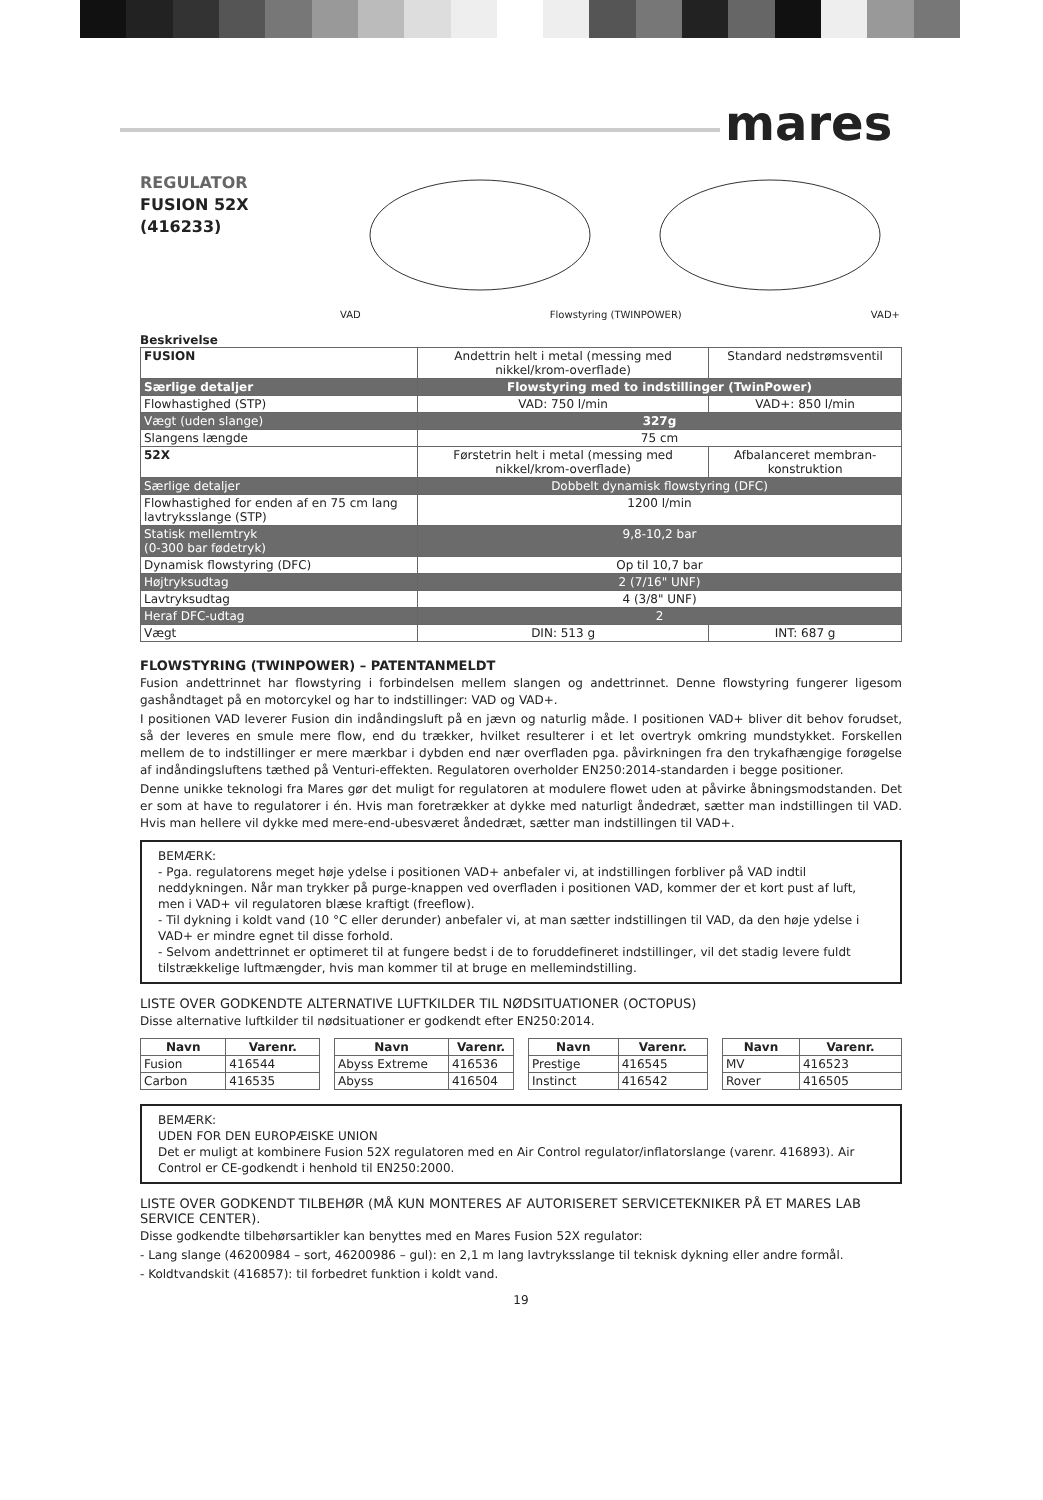mares
REGULATOR
FUSION 52X
(416233)
VAD Flowstyring (TWINPOWER) VAD+
Beskrivelse
| FUSION | Andettrin helt i metal (messing med nikkel/krom-overflade) | Standard nedstrømsventil |
| Særlige detaljer | Flowstyring med to indstillinger (TwinPower) | |
| Flowhastighed (STP) | VAD: 750 l/min | VAD+: 850 l/min |
| Vægt (uden slange) | 327g | |
| Slangens længde | 75 cm | |
| 52X | Førstetrin helt i metal (messing med nikkel/krom-overflade) | Afbalanceret membran-konstruktion |
| Særlige detaljer | Dobbelt dynamisk flowstyring (DFC) | |
| Flowhastighed for enden af en 75 cm lang lavtryksslange (STP) | 1200 l/min | |
| Statisk mellemtryk (0-300 bar fødetryk) | 9,8-10,2 bar | |
| Dynamisk flowstyring (DFC) | Op til 10,7 bar | |
| Højtryksudtag | 2 (7/16" UNF) | |
| Lavtryksudtag | 4 (3/8" UNF) | |
| Heraf DFC-udtag | 2 | |
| Vægt | DIN: 513 g | INT: 687 g |
FLOWSTYRING (TWINPOWER) – PATENTANMELDT
Fusion andettrinnet har flowstyring i forbindelsen mellem slangen og andettrinnet. Denne flowstyring fungerer ligesom gashåndtaget på en motorcykel og har to indstillinger: VAD og VAD+.
I positionen VAD leverer Fusion din indåndingsluft på en jævn og naturlig måde. I positionen VAD+ bliver dit behov forudset, så der leveres en smule mere flow, end du trækker, hvilket resulterer i et let overtryk omkring mundstykket. Forskellen mellem de to indstillinger er mere mærkbar i dybden end nær overfladen pga. påvirkningen fra den trykafhængige forøgelse af indåndingsluftens tæthed på Venturi-effekten. Regulatoren overholder EN250:2014-standarden i begge positioner.
Denne unikke teknologi fra Mares gør det muligt for regulatoren at modulere flowet uden at påvirke åbningsmodstanden. Det er som at have to regulatorer i én. Hvis man foretrækker at dykke med naturligt åndedræt, sætter man indstillingen til VAD. Hvis man hellere vil dykke med mere-end-ubesværet åndedræt, sætter man indstillingen til VAD+.
BEMÆRK:
- Pga. regulatorens meget høje ydelse i positionen VAD+ anbefaler vi, at indstillingen forbliver på VAD indtil neddykningen. Når man trykker på purge-knappen ved overfladen i positionen VAD, kommer der et kort pust af luft, men i VAD+ vil regulatoren blæse kraftigt (freeflow).
- Til dykning i koldt vand (10 °C eller derunder) anbefaler vi, at man sætter indstillingen til VAD, da den høje ydelse i VAD+ er mindre egnet til disse forhold.
- Selvom andettrinnet er optimeret til at fungere bedst i de to foruddefineret indstillinger, vil det stadig levere fuldt tilstrækkelige luftmængder, hvis man kommer til at bruge en mellemindstilling.
LISTE OVER GODKENDTE ALTERNATIVE LUFTKILDER TIL NØDSITUATIONER (OCTOPUS)
Disse alternative luftkilder til nødsituationer er godkendt efter EN250:2014.
| Navn | Varenr. |
| --- | --- |
| Fusion | 416544 |
| Carbon | 416535 |
| Navn | Varenr. |
| --- | --- |
| Abyss Extreme | 416536 |
| Abyss | 416504 |
| Navn | Varenr. |
| --- | --- |
| Prestige | 416545 |
| Instinct | 416542 |
| Navn | Varenr. |
| --- | --- |
| MV | 416523 |
| Rover | 416505 |
BEMÆRK:
UDEN FOR DEN EUROPÆISKE UNION
Det er muligt at kombinere Fusion 52X regulatoren med en Air Control regulator/inflatorslange (varenr. 416893). Air Control er CE-godkendt i henhold til EN250:2000.
LISTE OVER GODKENDT TILBEHØR (MÅ KUN MONTERES AF AUTORISERET SERVICETEKNIKER PÅ ET MARES LAB SERVICE CENTER).
Disse godkendte tilbehørsartikler kan benyttes med en Mares Fusion 52X regulator:
- Lang slange (46200984 – sort, 46200986 – gul): en 2,1 m lang lavtryksslange til teknisk dykning eller andre formål.
- Koldtvandskit (416857): til forbedret funktion i koldt vand.
19